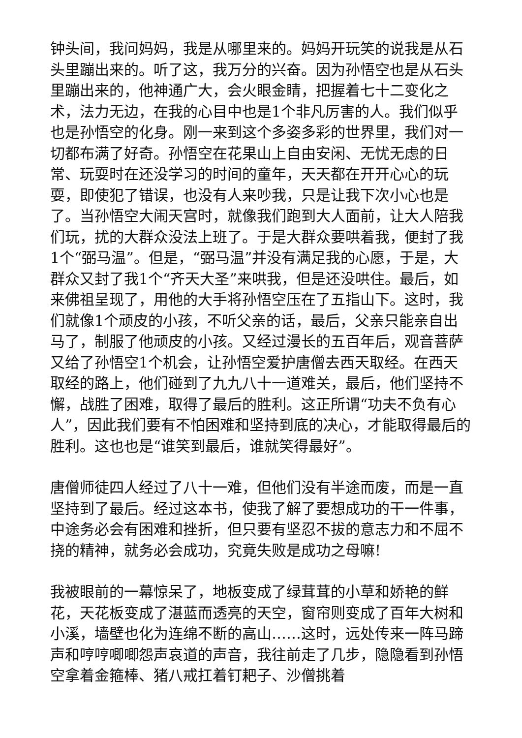钟头间，我问妈妈，我是从哪里来的。妈妈开玩笑的说我是从石头里蹦出来的。听了这，我万分的兴奋。因为孙悟空也是从石头里蹦出来的，他神通广大，会火眼金睛，把握着七十二变化之术，法力无边，在我的心目中也是1个非凡厉害的人。我们似乎也是孙悟空的化身。刚一来到这个多姿多彩的世界里，我们对一切都布满了好奇。孙悟空在花果山上自由安闲、无忧无虑的日常、玩耍时在还没学习的时间的童年，天天都在开开心心的玩耍，即使犯了错误，也没有人来吵我，只是让我下次小心也是了。当孙悟空大闹天宫时，就像我们跑到大人面前，让大人陪我们玩，扰的大群众没法上班了。于是大群众要哄着我，便封了我1个“弼马温”。但是，“弼马温”并没有满足我的心愿，于是，大群众又封了我1个“齐天大圣”来哄我，但是还没哄住。最后，如来佛祖呈现了，用他的大手将孙悟空压在了五指山下。这时，我们就像1个顽皮的小孩，不听父亲的话，最后，父亲只能亲自出马了，制服了他顽皮的小孩。又经过漫长的五百年后，观音菩萨又给了孙悟空1个机会，让孙悟空爱护唐僧去西天取经。在西天取经的路上，他们碰到了九九八十一道难关，最后，他们坚持不懈，战胜了困难，取得了最后的胜利。这正所谓“功夫不负有心人”，因此我们要有不怕困难和坚持到底的决心，才能取得最后的胜利。这也也是“谁笑到最后，谁就笑得最好”。
唐僧师徒四人经过了八十一难，但他们没有半途而废，而是一直坚持到了最后。经过这本书，使我了解了要想成功的干一件事，中途务必会有困难和挫折，但只要有坚忍不拔的意志力和不屈不挠的精神，就务必会成功，究竟失败是成功之母嘛!
我被眼前的一幕惊呆了，地板变成了绿茸茸的小草和娇艳的鲜花，天花板变成了湛蓝而透亮的天空，窗帘则变成了百年大树和小溪，墙壁也化为连绵不断的高山……这时，远处传来一阵马蹄声和哼哼唧唧怨声哀道的声音，我往前走了几步，隐隐看到孙悟空拿着金箍棒、猪八戒扛着钉耙子、沙僧挑着